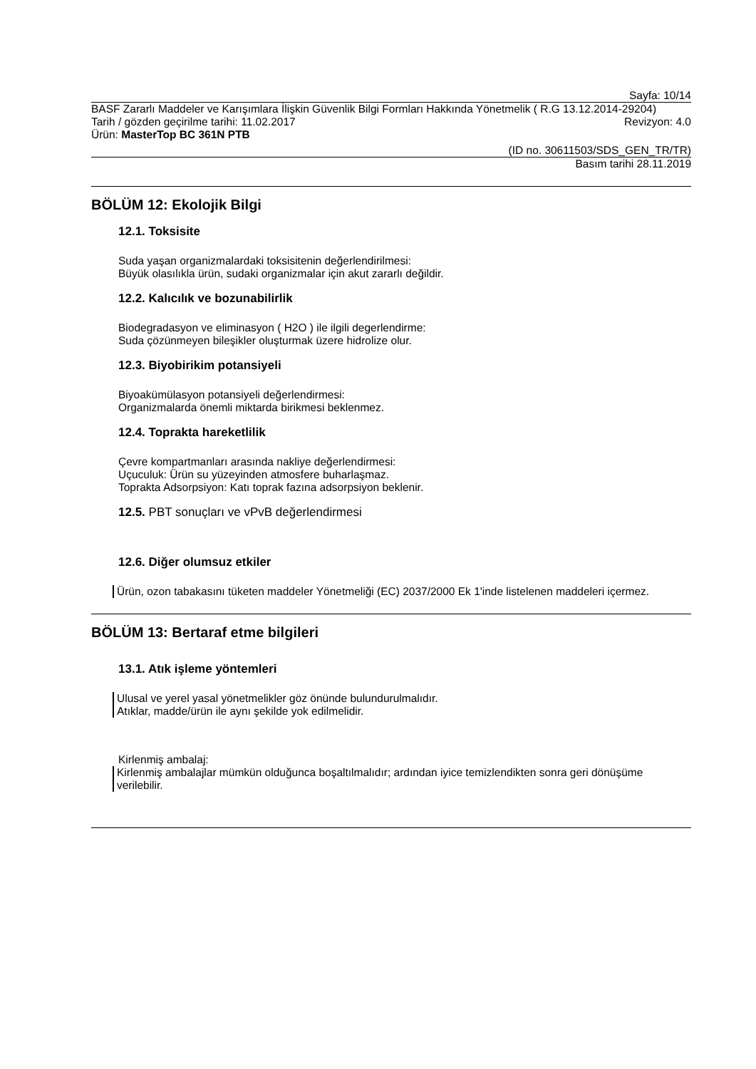Sayfa: 10/14
BASF Zararlı Maddeler ve Karışımlara İlişkin Güvenlik Bilgi Formları Hakkında Yönetmelik ( R.G 13.12.2014-29204)
Tarih / gözden geçirilme tarihi: 11.02.2017
Revizyon: 4.0
Ürün: MasterTop BC 361N PTB
(ID no. 30611503/SDS_GEN_TR/TR)
Basım tarihi 28.11.2019
BÖLÜM 12: Ekolojik Bilgi
12.1. Toksisite
Suda yaşan organizmalardaki toksisitenin değerlendirilmesi:
Büyük olasılıkla ürün, sudaki organizmalar için akut zararlı değildir.
12.2. Kalıcılık ve bozunabilirlik
Biodegradasyon ve eliminasyon ( H2O ) ile ilgili degerlendirme:
Suda çözünmeyen bileşikler oluşturmak üzere hidrolize olur.
12.3. Biyobirikim potansiyeli
Biyoakümülasyon potansiyeli değerlendirmesi:
Organizmalarda önemli miktarda birikmesi beklenmez.
12.4. Toprakta hareketlilik
Çevre kompartmanları arasında nakliye değerlendirmesi:
Uçuculuk: Ürün su yüzeyinden atmosfere buharlaşmaz.
Toprakta Adsorpsiyon: Katı toprak fazına adsorpsiyon beklenir.
12.5. PBT sonuçları ve vPvB değerlendirmesi
12.6. Diğer olumsuz etkiler
Ürün, ozon tabakasını tüketen maddeler Yönetmeliği (EC) 2037/2000 Ek 1'inde listelenen maddeleri içermez.
BÖLÜM 13: Bertaraf etme bilgileri
13.1. Atık işleme yöntemleri
Ulusal ve yerel yasal yönetmelikler göz önünde bulundurulmalıdır.
Atıklar, madde/ürün ile aynı şekilde yok edilmelidir.
Kirlenmiş ambalaj:
Kirlenmiş ambalajlar mümkün olduğunca boşaltılmalıdır; ardından iyice temizlendikten sonra geri dönüşüme verilebilir.